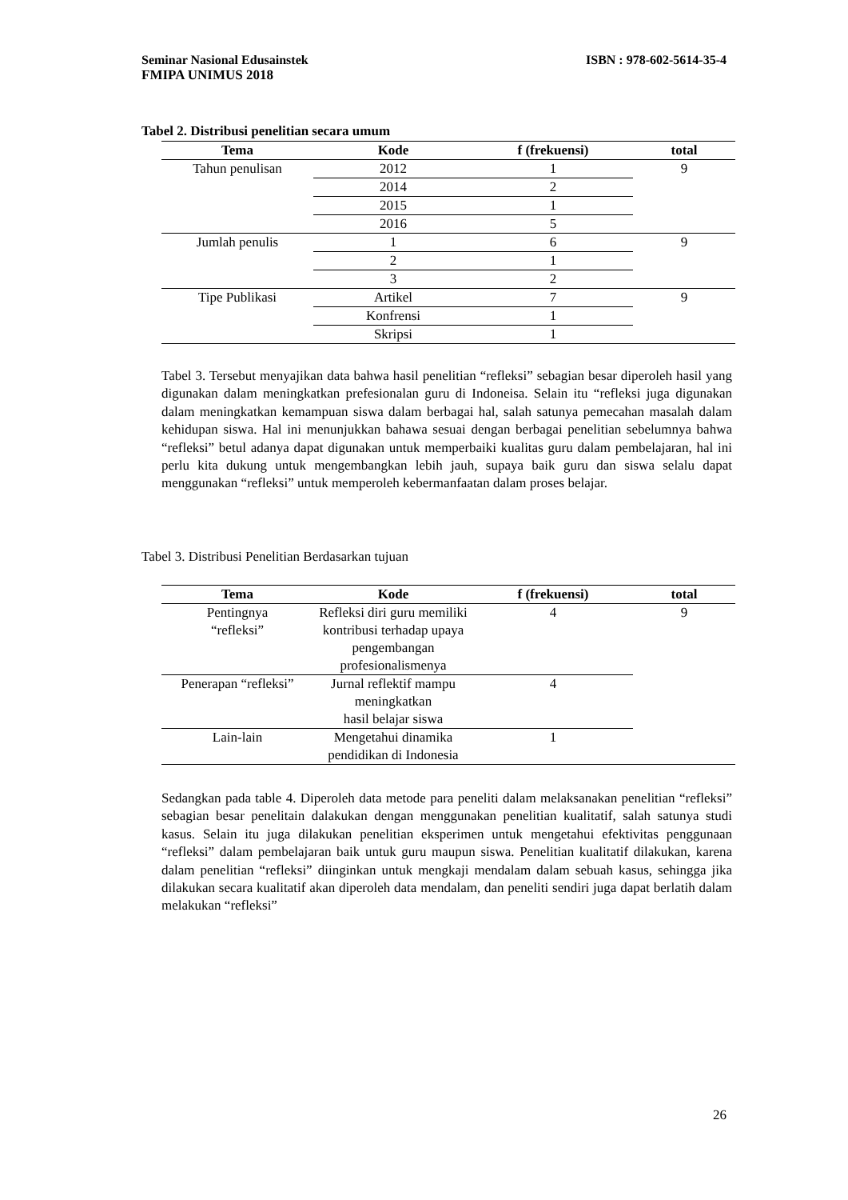ISBN : 978-602-5614-35-4 Seminar Nasional Edusainstek
FMIPA UNIMUS 2018
Tabel 2. Distribusi penelitian secara umum
| Tema | Kode | f (frekuensi) | total |
| --- | --- | --- | --- |
| Tahun penulisan | 2012 | 1 | 9 |
| | 2014 | 2 | |
| | 2015 | 1 | |
| | 2016 | 5 | |
| Jumlah penulis | 1 | 6 | 9 |
| | 2 | 1 | |
| | 3 | 2 | |
| Tipe Publikasi | Artikel | 7 | 9 |
| | Konfrensi | 1 | |
| | Skripsi | 1 | |
Tabel 3. Tersebut menyajikan data bahwa hasil penelitian “refleksi” sebagian besar diperoleh hasil yang digunakan dalam meningkatkan prefesionalan guru di Indoneisa. Selain itu “refleksi juga digunakan dalam meningkatkan kemampuan siswa dalam berbagai hal, salah satunya pemecahan masalah dalam kehidupan siswa. Hal ini menunjukkan bahawa sesuai dengan berbagai penelitian sebelumnya bahwa “refleksi” betul adanya dapat digunakan untuk memperbaiki kualitas guru dalam pembelajaran, hal ini perlu kita dukung untuk mengembangkan lebih jauh, supaya baik guru dan siswa selalu dapat menggunakan “refleksi” untuk memperoleh kebermanfaatan dalam proses belajar.
Tabel 3. Distribusi Penelitian Berdasarkan tujuan
| Tema | Kode | f (frekuensi) | total |
| --- | --- | --- | --- |
| Pentingnya “refleksi” | Refleksi diri guru memiliki kontribusi terhadap upaya pengembangan profesionalismenya | 4 | 9 |
| Penerapan “refleksi” | Jurnal reflektif mampu meningkatkan hasil belajar siswa | 4 | |
| Lain-lain | Mengetahui dinamika pendidikan di Indonesia | 1 | |
Sedangkan pada table 4. Diperoleh data metode para peneliti dalam melaksanakan penelitian “refleksi” sebagian besar penelitain dalakukan dengan menggunakan penelitian kualitatif, salah satunya studi kasus. Selain itu juga dilakukan penelitian eksperimen untuk mengetahui efektivitas penggunaan “refleksi” dalam pembelajaran baik untuk guru maupun siswa. Penelitian kualitatif dilakukan, karena dalam penelitian “refleksi” diinginkan untuk mengkaji mendalam dalam sebuah kasus, sehingga jika dilakukan secara kualitatif akan diperoleh data mendalam, dan peneliti sendiri juga dapat berlatih dalam melakukan “refleksi”
26